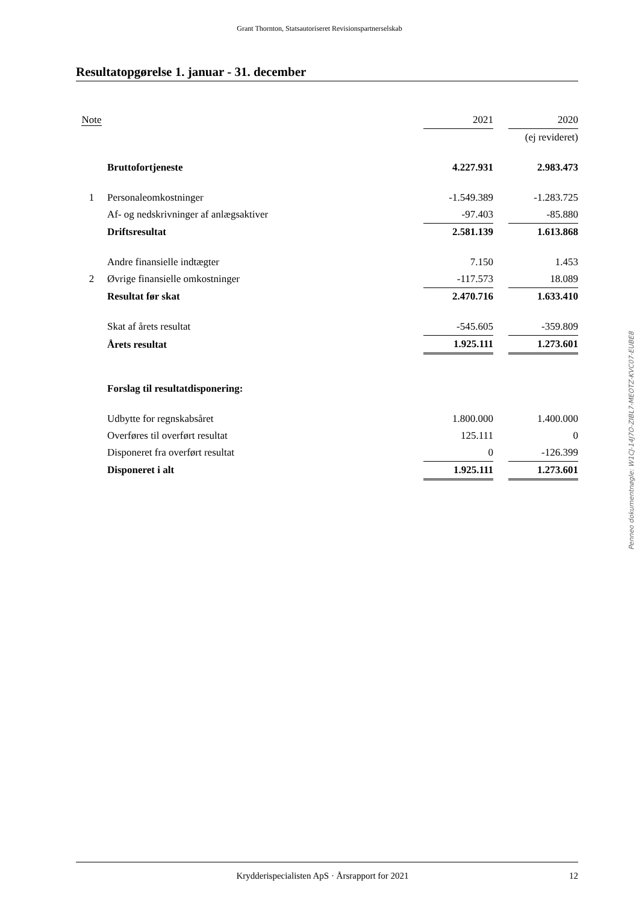Grant Thornton, Statsautoriseret Revisionspartnerselskab
Resultatopgørelse 1. januar - 31. december
| Note | | 2021 | | 2020 |
| --- | --- | --- | --- | --- |
| | | | | (ej revideret) |
| | Bruttofortjeneste | 4.227.931 | | 2.983.473 |
| 1 | Personaleomkostninger | -1.549.389 | | -1.283.725 |
| | Af- og nedskrivninger af anlægsaktiver | -97.403 | | -85.880 |
| | Driftsresultat | 2.581.139 | | 1.613.868 |
| | Andre finansielle indtægter | 7.150 | | 1.453 |
| 2 | Øvrige finansielle omkostninger | -117.573 | | 18.089 |
| | Resultat før skat | 2.470.716 | | 1.633.410 |
| | Skat af årets resultat | -545.605 | | -359.809 |
| | Årets resultat | 1.925.111 | | 1.273.601 |
| | Forslag til resultatdisponering: | | | |
| | Udbytte for regnskabsåret | 1.800.000 | | 1.400.000 |
| | Overføres til overført resultat | 125.111 | | 0 |
| | Disponeret fra overført resultat | 0 | | -126.399 |
| | Disponeret i alt | 1.925.111 | | 1.273.601 |
Penneo dokumentnøgle: W1CJ-14J7O-ZIBL7-MEOTZ-KVC07-EUBE8
Krydderispecialisten ApS · Årsrapport for 2021 12